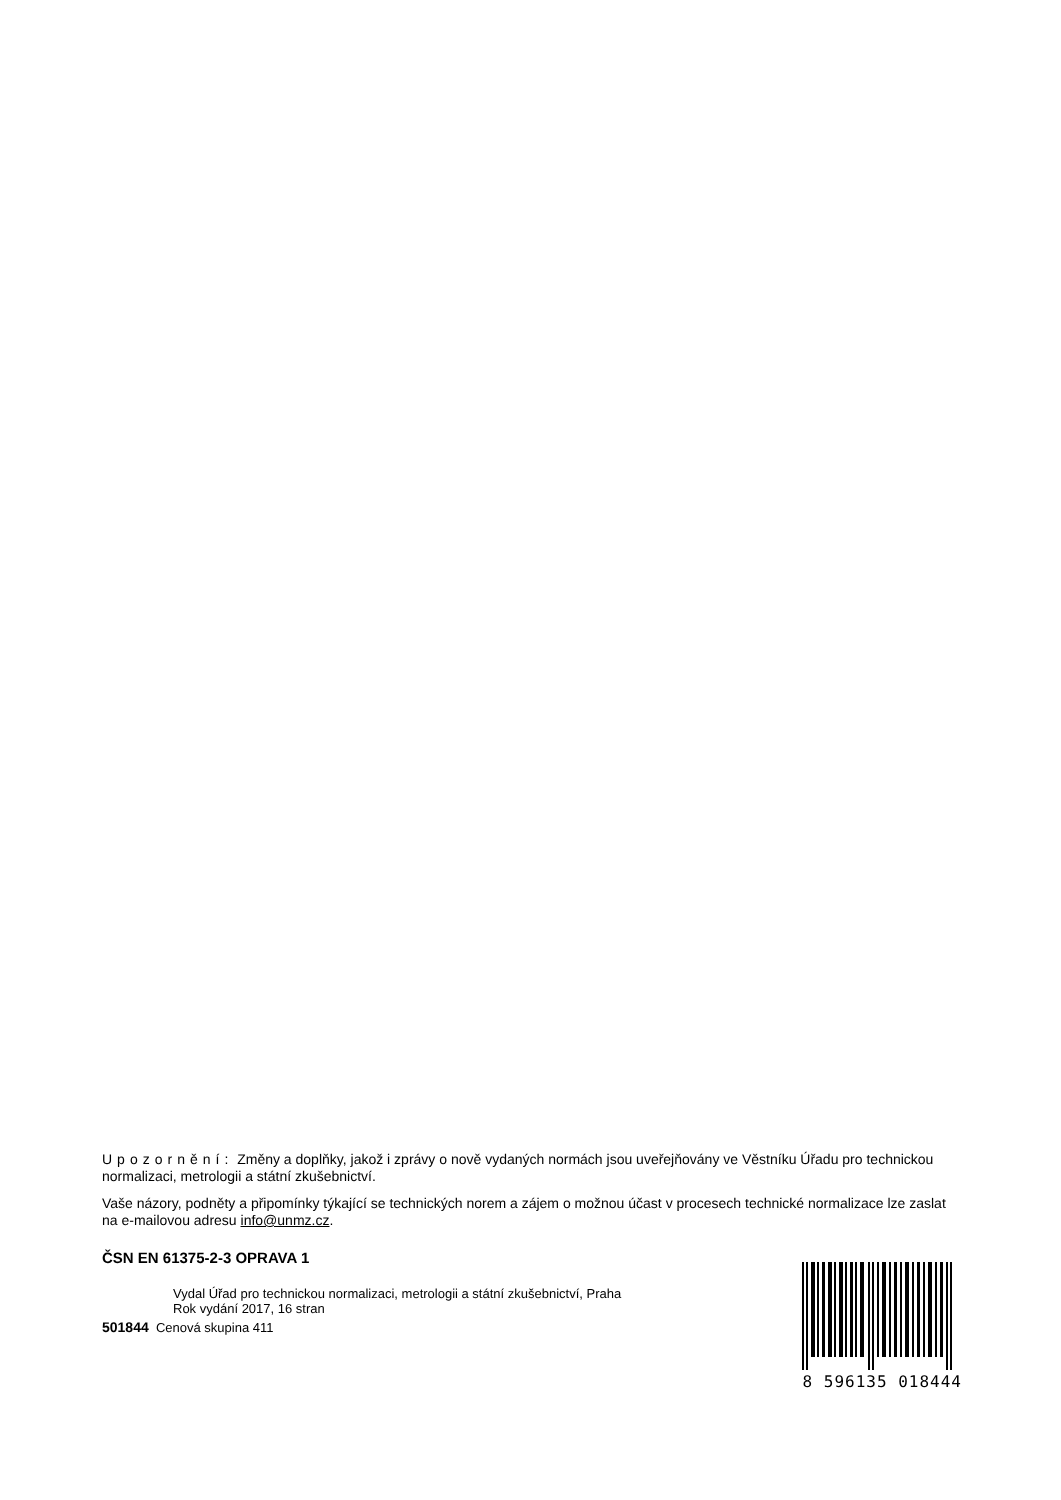Upozornění: Změny a doplňky, jakož i zprávy o nově vydaných normách jsou uveřejňovány ve Věstníku Úřadu pro technickou normalizaci, metrologii a státní zkušebnictví.
Vaše názory, podněty a připomínky týkající se technických norem a zájem o možnou účast v procesech technické normalizace lze zaslat na e-mailovou adresu info@unmz.cz.
ČSN EN 61375-2-3 OPRAVA 1
Vydal Úřad pro technickou normalizaci, metrologii a státní zkušebnictví, Praha
Rok vydání 2017, 16 stran
501844 Cenová skupina 411
8 596135 018444